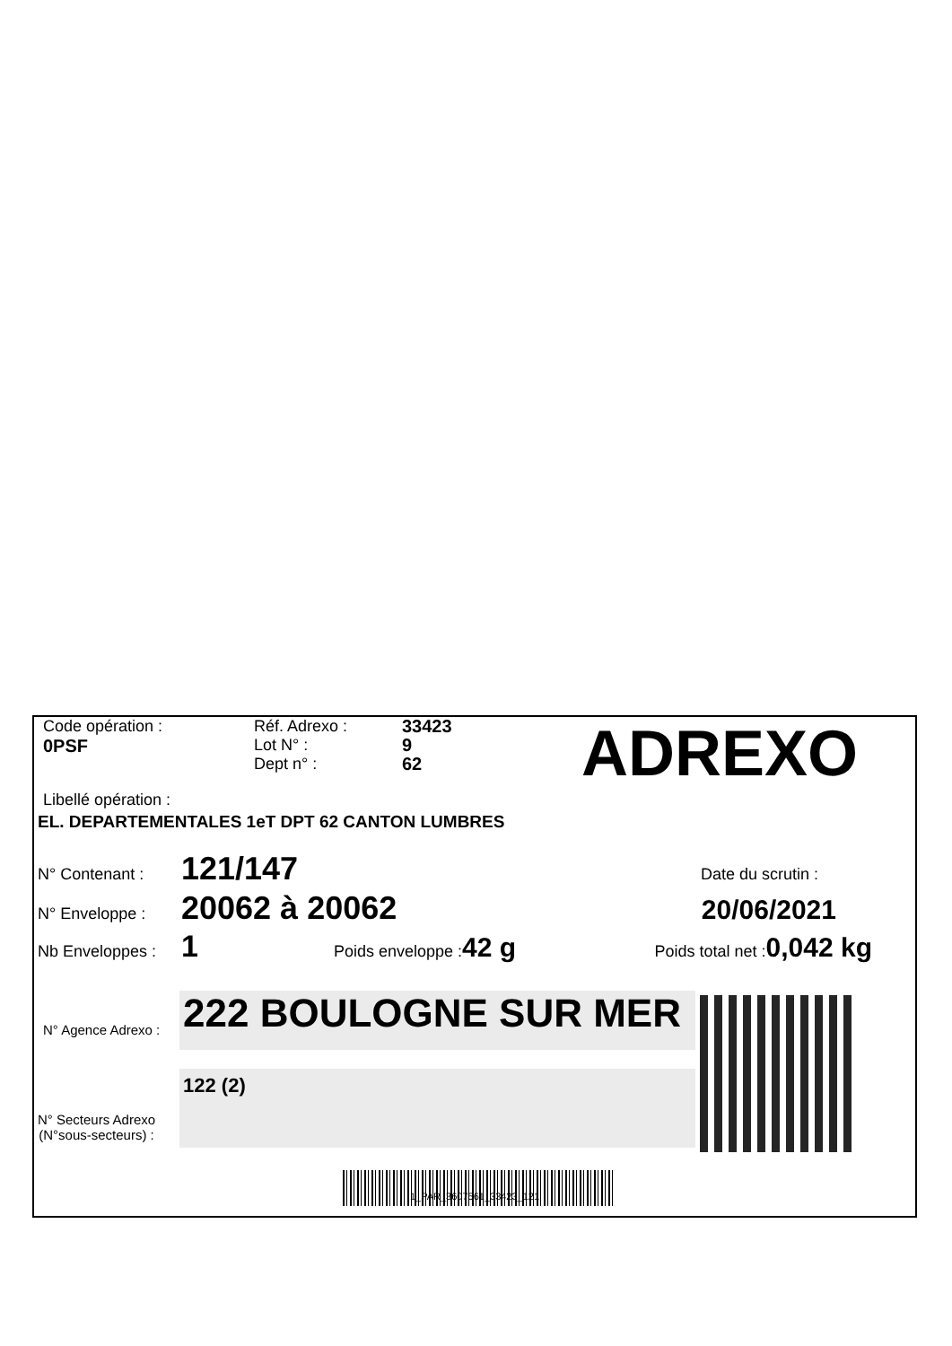Code opération :
0PSF
Réf. Adrexo :
Lot N° :
Dept n° :
33423
9
62
ADREXO
Libellé opération :
EL. DEPARTEMENTALES 1eT DPT 62 CANTON LUMBRES
N° Contenant : 121/147 Date du scrutin :
N° Enveloppe : 20062 à 20062 20/06/2021
Nb Enveloppes : 1 Poids enveloppe : 42 g Poids total net : 0,042 kg
N° Agence Adrexo : 222 BOULOGNE SUR MER
N° Secteurs Adrexo
(N°sous-secteurs) :
122 (2)
1_PAR_3607561_33423_121